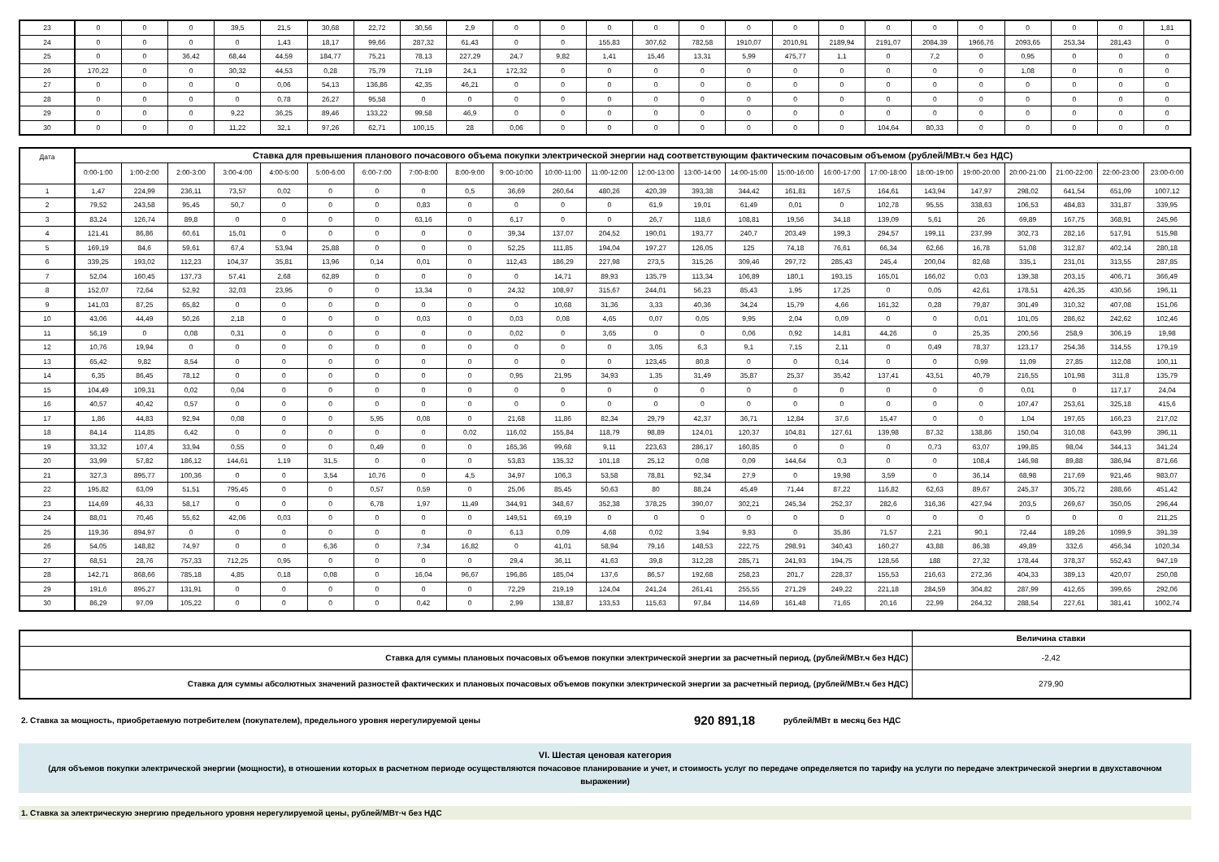| 23 | 0 | 0 | 0 | 39,5 | 21,5 | 30,68 | 22,72 | 30,56 | 2,9 | 0 | 0 | 0 | 0 | 0 | 0 | 0 | 0 | 0 | 0 | 0 | 0 | 0 | 0 | 1,81 |
| 24 | 0 | 0 | 0 | 0 | 1,43 | 18,17 | 99,66 | 287,32 | 61,43 | 0 | 0 | 155,83 | 307,62 | 782,58 | 1910,07 | 2010,91 | 2189,94 | 2191,07 | 2084,39 | 1966,76 | 2093,65 | 253,34 | 281,43 | 0 |
| 25 | 0 | 0 | 36,42 | 68,44 | 44,59 | 184,77 | 75,21 | 78,13 | 227,29 | 24,7 | 9,82 | 1,41 | 15,46 | 13,31 | 5,99 | 475,77 | 1,1 | 0 | 7,2 | 0 | 0,95 | 0 | 0 | 0 |
| 26 | 170,22 | 0 | 0 | 30,32 | 44,53 | 0,28 | 75,79 | 71,19 | 24,1 | 172,32 | 0 | 0 | 0 | 0 | 0 | 0 | 0 | 0 | 0 | 0 | 1,08 | 0 | 0 | 0 |
| 27 | 0 | 0 | 0 | 0 | 0,06 | 54,13 | 136,86 | 42,35 | 46,21 | 0 | 0 | 0 | 0 | 0 | 0 | 0 | 0 | 0 | 0 | 0 | 0 | 0 | 0 | 0 |
| 28 | 0 | 0 | 0 | 0 | 0,78 | 26,27 | 95,58 | 0 | 0 | 0 | 0 | 0 | 0 | 0 | 0 | 0 | 0 | 0 | 0 | 0 | 0 | 0 | 0 | 0 |
| 29 | 0 | 0 | 0 | 9,22 | 36,25 | 89,46 | 133,22 | 99,58 | 46,9 | 0 | 0 | 0 | 0 | 0 | 0 | 0 | 0 | 0 | 0 | 0 | 0 | 0 | 0 | 0 |
| 30 | 0 | 0 | 0 | 11,22 | 32,1 | 97,26 | 62,71 | 100,15 | 28 | 0,06 | 0 | 0 | 0 | 0 | 0 | 0 | 0 | 104,64 | 80,33 | 0 | 0 | 0 | 0 | 0 |
| Дата | Ставка для превышения планового почасового объема покупки электрической энергии над соответствующим фактическим почасовым объемом (рублей/МВт.ч без НДС) | | | | | | | | | | | | | | | | | | | | | | | |
| --- | --- | --- | --- | --- | --- | --- | --- | --- | --- | --- | --- | --- | --- | --- | --- | --- | --- | --- | --- | --- | --- | --- | --- | --- |
| | 0:00-1:00 | 1:00-2:00 | 2:00-3:00 | 3:00-4:00 | 4:00-5:00 | 5:00-6:00 | 6:00-7:00 | 7:00-8:00 | 8:00-9:00 | 9:00-10:00 | 10:00-11:00 | 11:00-12:00 | 12:00-13:00 | 13:00-14:00 | 14:00-15:00 | 15:00-16:00 | 16:00-17:00 | 17:00-18:00 | 18:00-19:00 | 19:00-20:00 | 20:00-21:00 | 21:00-22:00 | 22:00-23:00 | 23:00-0:00 |
| 1 | 1,47 | 224,99 | 236,11 | 73,57 | 0,02 | 0 | 0 | 0 | 0,5 | 36,69 | 260,64 | 480,26 | 420,39 | 393,38 | 344,42 | 161,81 | 167,5 | 164,61 | 143,94 | 147,97 | 298,02 | 641,54 | 651,09 | 1007,12 |
| 2 | 79,52 | 243,58 | 95,45 | 50,7 | 0 | 0 | 0 | 0,83 | 0 | 0 | 0 | 0 | 61,9 | 19,01 | 61,49 | 0,01 | 0 | 102,78 | 95,55 | 338,63 | 106,53 | 484,83 | 331,87 | 339,95 |
| 3 | 83,24 | 126,74 | 89,8 | 0 | 0 | 0 | 0 | 63,16 | 0 | 6,17 | 0 | 0 | 26,7 | 118,6 | 108,81 | 19,56 | 34,18 | 139,09 | 5,61 | 26 | 69,89 | 167,75 | 368,91 | 245,96 |
| 4 | 121,41 | 86,86 | 60,61 | 15,01 | 0 | 0 | 0 | 0 | 0 | 39,34 | 137,07 | 204,52 | 190,01 | 193,77 | 240,7 | 203,49 | 199,3 | 294,57 | 199,11 | 237,99 | 302,73 | 282,16 | 517,91 | 515,98 |
| 5 | 169,19 | 84,6 | 59,61 | 67,4 | 53,94 | 25,88 | 0 | 0 | 0 | 52,25 | 111,85 | 194,04 | 197,27 | 126,05 | 125 | 74,18 | 76,61 | 66,34 | 62,66 | 16,78 | 51,08 | 312,87 | 402,14 | 280,18 |
| 6 | 339,25 | 193,02 | 112,23 | 104,37 | 35,81 | 13,96 | 0,14 | 0,01 | 0 | 112,43 | 186,29 | 227,98 | 273,5 | 315,26 | 309,46 | 297,72 | 285,43 | 245,4 | 200,04 | 82,68 | 335,1 | 231,01 | 313,55 | 287,85 |
| 7 | 52,04 | 160,45 | 137,73 | 57,41 | 2,68 | 62,89 | 0 | 0 | 0 | 0 | 14,71 | 89,93 | 135,79 | 113,34 | 106,89 | 180,1 | 193,15 | 165,01 | 166,02 | 0,03 | 139,38 | 203,15 | 406,71 | 366,49 |
| 8 | 152,07 | 72,64 | 52,92 | 32,03 | 23,95 | 0 | 0 | 13,34 | 0 | 24,32 | 108,97 | 315,67 | 244,01 | 56,23 | 85,43 | 1,95 | 17,25 | 0 | 0,05 | 42,61 | 178,51 | 426,35 | 430,56 | 196,11 |
| 9 | 141,03 | 87,25 | 65,82 | 0 | 0 | 0 | 0 | 0 | 0 | 0 | 10,68 | 31,36 | 3,33 | 40,36 | 34,24 | 15,79 | 4,66 | 161,32 | 0,28 | 79,87 | 301,49 | 310,32 | 407,08 | 151,06 |
| 10 | 43,06 | 44,49 | 50,26 | 2,18 | 0 | 0 | 0 | 0,03 | 0 | 0,03 | 0,08 | 4,65 | 0,07 | 0,05 | 9,95 | 2,04 | 0,09 | 0 | 0 | 0,01 | 101,05 | 286,62 | 242,62 | 102,46 |
| 11 | 56,19 | 0 | 0,08 | 0,31 | 0 | 0 | 0 | 0 | 0 | 0,02 | 0 | 3,65 | 0 | 0 | 0,06 | 0,92 | 14,81 | 44,26 | 0 | 25,35 | 200,56 | 258,9 | 306,19 | 19,98 |
| 12 | 10,76 | 19,94 | 0 | 0 | 0 | 0 | 0 | 0 | 0 | 0 | 0 | 0 | 3,05 | 6,3 | 9,1 | 7,15 | 2,11 | 0 | 0,49 | 78,37 | 123,17 | 254,36 | 314,55 | 179,19 |
| 13 | 65,42 | 9,82 | 8,54 | 0 | 0 | 0 | 0 | 0 | 0 | 0 | 0 | 0 | 123,45 | 80,8 | 0 | 0 | 0,14 | 0 | 0 | 0,99 | 11,09 | 27,85 | 112,08 | 100,11 |
| 14 | 6,35 | 86,45 | 78,12 | 0 | 0 | 0 | 0 | 0 | 0 | 0,95 | 21,95 | 34,93 | 1,35 | 31,49 | 35,87 | 25,37 | 35,42 | 137,41 | 43,51 | 40,79 | 216,55 | 101,98 | 311,8 | 135,79 |
| 15 | 104,49 | 109,31 | 0,02 | 0,04 | 0 | 0 | 0 | 0 | 0 | 0 | 0 | 0 | 0 | 0 | 0 | 0 | 0 | 0 | 0 | 0 | 0,01 | 0 | 117,17 | 24,04 |
| 16 | 40,57 | 40,42 | 0,57 | 0 | 0 | 0 | 0 | 0 | 0 | 0 | 0 | 0 | 0 | 0 | 0 | 0 | 0 | 0 | 0 | 0 | 107,47 | 253,61 | 325,18 | 415,6 |
| 17 | 1,86 | 44,83 | 92,94 | 0,08 | 0 | 0 | 5,95 | 0,08 | 0 | 21,68 | 11,86 | 82,34 | 29,79 | 42,37 | 36,71 | 12,84 | 37,6 | 15,47 | 0 | 0 | 1,04 | 197,65 | 166,23 | 217,02 |
| 18 | 84,14 | 114,85 | 6,42 | 0 | 0 | 0 | 0 | 0 | 0,02 | 116,02 | 155,84 | 118,79 | 98,89 | 124,01 | 120,37 | 104,81 | 127,61 | 139,98 | 87,32 | 138,86 | 150,04 | 310,08 | 643,99 | 396,11 |
| 19 | 33,32 | 107,4 | 33,94 | 0,55 | 0 | 0 | 0,49 | 0 | 0 | 165,36 | 99,68 | 9,11 | 223,63 | 286,17 | 160,85 | 0 | 0 | 0 | 0,73 | 63,07 | 199,85 | 98,04 | 344,13 | 341,24 |
| 20 | 33,99 | 57,82 | 186,12 | 144,61 | 1,19 | 31,5 | 0 | 0 | 0 | 53,83 | 135,32 | 101,18 | 25,12 | 0,08 | 0,09 | 144,64 | 0,3 | 0 | 0 | 108,4 | 146,98 | 89,88 | 386,94 | 871,66 |
| 21 | 327,3 | 895,77 | 100,36 | 0 | 0 | 3,54 | 10,76 | 0 | 4,5 | 34,97 | 106,3 | 53,58 | 78,81 | 92,34 | 27,9 | 0 | 19,98 | 3,59 | 0 | 36,14 | 68,98 | 217,69 | 921,46 | 983,07 |
| 22 | 195,82 | 63,09 | 51,51 | 795,45 | 0 | 0 | 0,57 | 0,59 | 0 | 25,06 | 85,45 | 50,63 | 80 | 88,24 | 45,49 | 71,44 | 87,22 | 116,82 | 62,63 | 89,67 | 245,37 | 305,72 | 288,66 | 451,42 |
| 23 | 114,69 | 46,33 | 58,17 | 0 | 0 | 0 | 6,78 | 1,97 | 11,49 | 344,91 | 348,67 | 352,38 | 378,25 | 390,07 | 302,21 | 245,34 | 252,37 | 282,6 | 316,36 | 427,94 | 203,5 | 269,67 | 350,05 | 296,44 |
| 24 | 88,01 | 70,46 | 55,62 | 42,06 | 0,03 | 0 | 0 | 0 | 0 | 149,51 | 69,19 | 0 | 0 | 0 | 0 | 0 | 0 | 0 | 0 | 0 | 0 | 0 | 0 | 211,25 |
| 25 | 119,36 | 894,97 | 0 | 0 | 0 | 0 | 0 | 0 | 0 | 6,13 | 0,09 | 4,68 | 0,02 | 3,94 | 9,93 | 0 | 35,86 | 71,57 | 2,21 | 90,1 | 72,44 | 189,26 | 1099,9 | 391,39 |
| 26 | 54,05 | 148,82 | 74,97 | 0 | 0 | 6,36 | 0 | 7,34 | 16,82 | 0 | 41,01 | 58,94 | 79,16 | 148,53 | 222,75 | 298,91 | 340,43 | 160,27 | 43,88 | 86,38 | 49,89 | 332,6 | 456,34 | 1020,34 |
| 27 | 68,51 | 28,76 | 757,33 | 712,25 | 0,95 | 0 | 0 | 0 | 0 | 29,4 | 36,11 | 41,63 | 39,8 | 312,28 | 285,71 | 241,93 | 194,75 | 128,56 | 188 | 27,32 | 178,44 | 378,37 | 552,43 | 947,19 |
| 28 | 142,71 | 868,66 | 785,18 | 4,85 | 0,18 | 0,08 | 0 | 16,04 | 96,67 | 196,86 | 185,04 | 137,6 | 86,57 | 192,68 | 258,23 | 201,7 | 228,37 | 155,53 | 216,63 | 272,36 | 404,33 | 389,13 | 420,07 | 250,08 |
| 29 | 191,6 | 895,27 | 131,91 | 0 | 0 | 0 | 0 | 0 | 0 | 72,29 | 219,19 | 124,04 | 241,24 | 261,41 | 255,55 | 271,29 | 249,22 | 221,18 | 284,59 | 304,82 | 287,99 | 412,65 | 399,65 | 292,06 |
| 30 | 86,29 | 97,09 | 105,22 | 0 | 0 | 0 | 0 | 0,42 | 0 | 2,99 | 138,87 | 133,53 | 115,63 | 97,84 | 114,69 | 161,48 | 71,65 | 20,16 | 22,99 | 264,32 | 288,54 | 227,61 | 381,41 | 1002,74 |
| | Величина ставки |
| Ставка для суммы плановых почасовых объемов покупки электрической энергии за расчетный период, (рублей/МВт.ч без НДС) | -2,42 |
| Ставка для суммы абсолютных значений разностей фактических и плановых почасовых объемов покупки электрической энергии за расчетный период, (рублей/МВт.ч без НДС) | 279,90 |
2. Ставка за мощность, приобретаемую потребителем (покупателем), предельного уровня нерегулируемой цены 920 891,18 рублей/МВт в месяц без НДС
VI. Шестая ценовая категория
(для объемов покупки электрической энергии (мощности), в отношении которых в расчетном периоде осуществляются почасовое планирование и учет, и стоимость услуг по передаче определяется по тарифу на услуги по передаче электрической энергии в двухставочном выражении)
1. Ставка за электрическую энергию предельного уровня нерегулируемой цены, рублей/МВт·ч без НДС